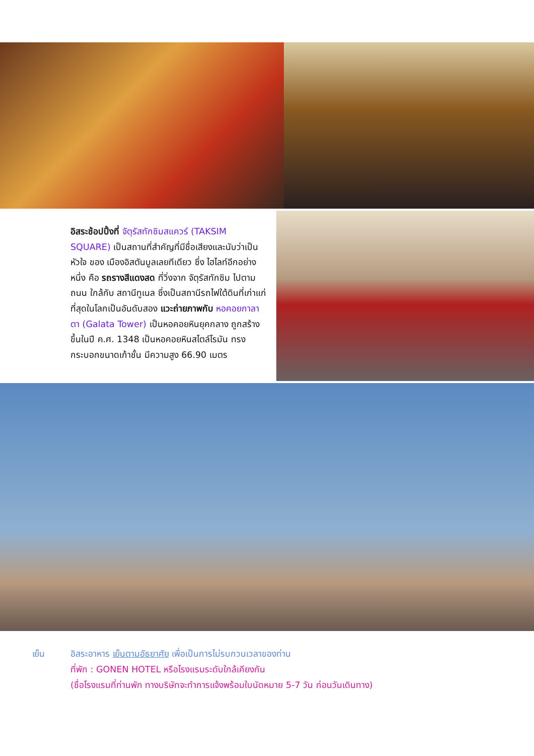อิสระช้อปปิ้งที่ จัตุรัสทักซิมสแควร์ (TAKSIM SQUARE) เป็นสถานที่สำคัญที่มีชื่อเสียงและนับว่าเป็นหัวใจ ของ เมืองอิสตันบูลเลยทีเดียว ซึ่ง ไฮไลท์อีกอย่างหนึ่ง คือ รถรางสีแดงสด ที่วิ่งจาก จัตุรัสทักซิม ไปตามถนน ใกล้กับ สถานีทูเนล ซึ่งเป็นสถานีรถไฟใต้ดินที่เก่าแก่ที่สุดในโลกเป็นอันดับสอง แวะถ่ายภาพกับ หอคอยกาลาตา (Galata Tower) เป็นหอคอยหินยุคกลาง ถูกสร้างขึ้นในปี ค.ศ. 1348 เป็นหอคอยหินสไตล์โรมัน ทรงกระบอกขนาดเก้าชั้น มีความสูง 66.90 เมตร
เย็น อิสระอาหาร เย็นตามอัธยาศัย เพื่อเป็นการไม่รบกวนเวลาของท่าน
ที่พัก : GONEN HOTEL หรือโรงแรมระดับใกล้เคียงกัน
(ชื่อโรงแรมที่ท่านพัก ทางบริษัทจะทำการแจ้งพร้อมใบนัดหมาย 5-7 วัน ก่อนวันเดินทาง)